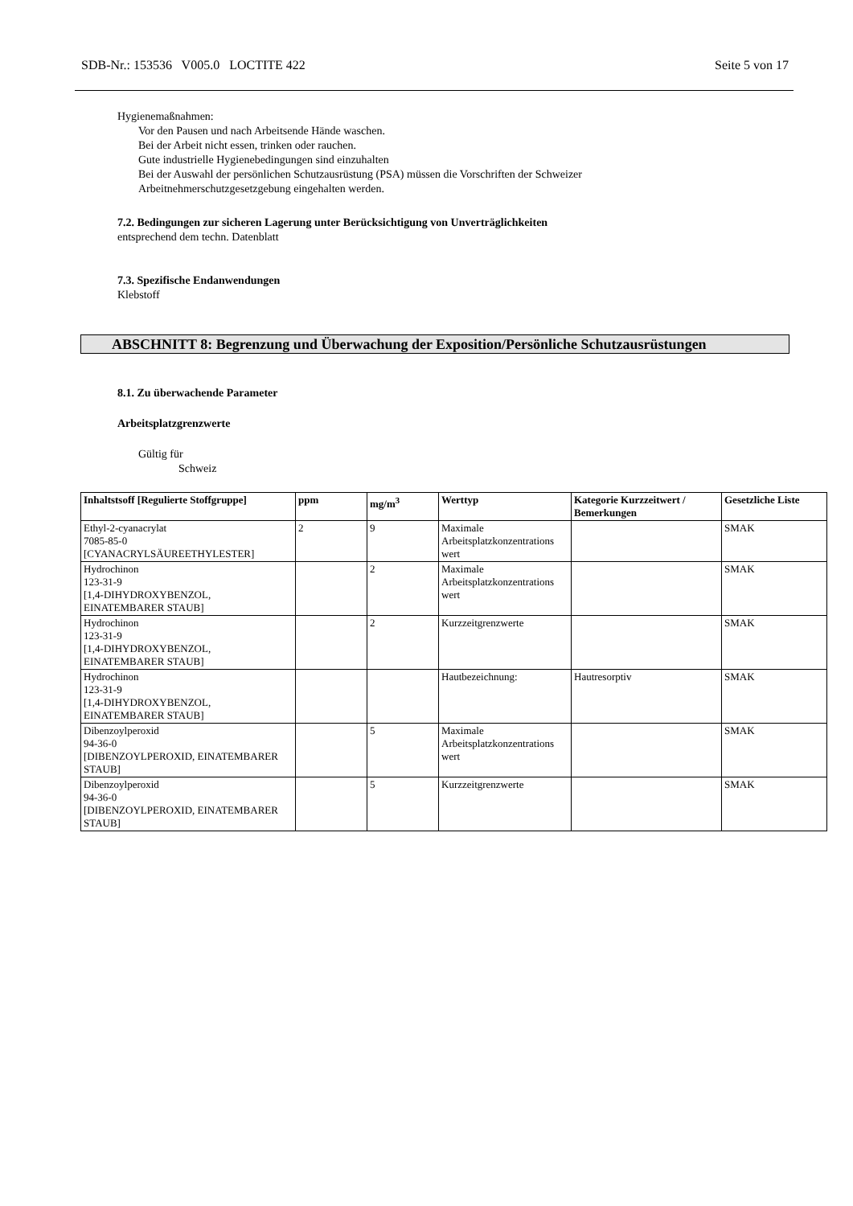SDB-Nr.: 153536 V005.0 LOCTITE 422 Seite 5 von 17
Hygienemaßnahmen:
Vor den Pausen und nach Arbeitsende Hände waschen.
Bei der Arbeit nicht essen, trinken oder rauchen.
Gute industrielle Hygienebedingungen sind einzuhalten
Bei der Auswahl der persönlichen Schutzausrüstung (PSA) müssen die Vorschriften der Schweizer
Arbeitnehmerschutzgesetzgebung eingehalten werden.
7.2. Bedingungen zur sicheren Lagerung unter Berücksichtigung von Unverträglichkeiten
entsprechend dem techn. Datenblatt
7.3. Spezifische Endanwendungen
Klebstoff
ABSCHNITT 8: Begrenzung und Überwachung der Exposition/Persönliche Schutzausrüstungen
8.1. Zu überwachende Parameter
Arbeitsplatzgrenzwerte
Gültig für
Schweiz
| Inhaltstsoff [Regulierte Stoffgruppe] | ppm | mg/m<sup>3</sup> | Werttyp | Kategorie Kurzzeitwert / Bemerkungen | Gesetzliche Liste |
| --- | --- | --- | --- | --- | --- |
| Ethyl-2-cyanacrylat 7085-85-0 [CYANACRYLSÄUREETHYLESTER] | 2 | 9 | Maximale Arbeitsplatzkonzentrations wert | | SMAK |
| Hydrochinon 123-31-9 [1,4-DIHYDROXYBENZOL, EINATEMBARER STAUB] | | 2 | Maximale Arbeitsplatzkonzentrations wert | | SMAK |
| Hydrochinon 123-31-9 [1,4-DIHYDROXYBENZOL, EINATEMBARER STAUB] | | 2 | Kurzzeitgrenzwerte | | SMAK |
| Hydrochinon 123-31-9 [1,4-DIHYDROXYBENZOL, EINATEMBARER STAUB] | | | Hautbezeichnung: | Hautresorptiv | SMAK |
| Dibenzoylperoxid 94-36-0 [DIBENZOYLPEROXID, EINATEMBARER STAUB] | | 5 | Maximale Arbeitsplatzkonzentrations wert | | SMAK |
| Dibenzoylperoxid 94-36-0 [DIBENZOYLPEROXID, EINATEMBARER STAUB] | | 5 | Kurzzeitgrenzwerte | | SMAK |